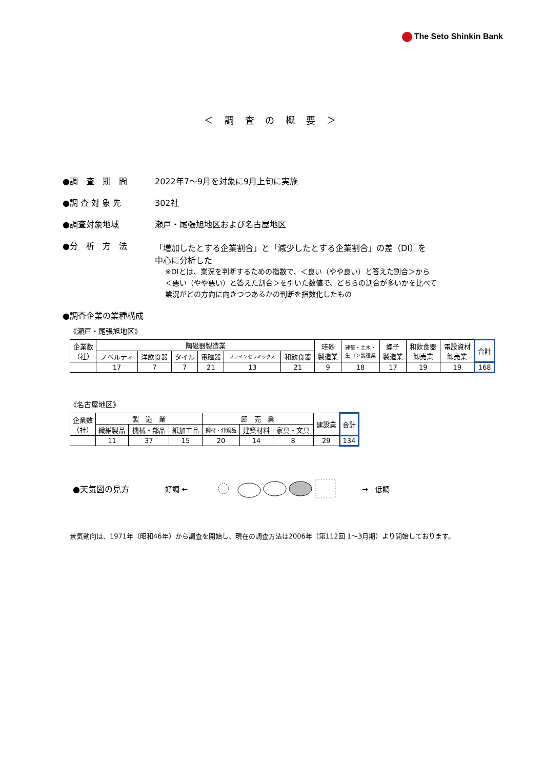The Seto Shinkin Bank
＜ 調 査 の 概 要 ＞
●調　査　期　間 2022年7～9月を対象に9月上旬に実施
●調 査 対 象 先 302社
●調査対象地域 瀬戸・尾張旭地区および名古屋地区
●分　析　方　法 「増加したとする企業割合」と「減少したとする企業割合」の差（DI）を
中心に分析した
※DIとは、業況を判断するための指数で、＜良い（やや良い）と答えた割合＞から
＜悪い（やや悪い）と答えた割合＞を引いた数値で、どちらの割合が多いかを比べて
業況がどの方向に向きつつあるかの判断を指数化したもの
●調査企業の業種構成
《瀬戸・尾張旭地区》
| 企業数 （社） | 陶磁器製造業 | | | | | | 珪砂 製造業 | 建築・土木・ 生コン製造業 | 螺子 製造業 | 和飲食器 卸売業 | 電設資材 卸売業 | 合計 |
| | ノベルティ | 洋飲食器 | タイル | 電磁器 | ファインセラミックス | 和飲食器 | | | | | | |
| | 17 | 7 | 7 | 21 | 13 | 21 | 9 | 18 | 17 | 19 | 19 | 168 |
《名古屋地区》
| 企業数 （社） | 製 造 業 | | | 卸 売 業 | | | 建設業 | 合計 |
| | 繊維製品 | 機械・部品 | 紙加工品 | 鋼材・伸銅品 | 建築材料 | 家具・文具 | | |
| | 11 | 37 | 15 | 20 | 14 | 8 | 29 | 134 |
●天気図の見方 好調 ← →　低調
景気動向は、1971年（昭和46年）から調査を開始し、現在の調査方法は2006年（第112回 1～3月期）より開始しております。